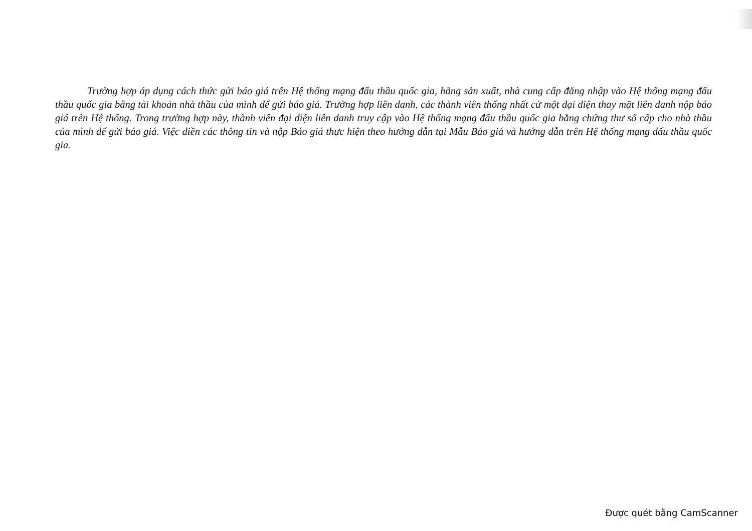Trường hợp áp dụng cách thức gửi báo giá trên Hệ thống mạng đấu thầu quốc gia, hãng sản xuất, nhà cung cấp đăng nhập vào Hệ thống mạng đấu thầu quốc gia bằng tài khoản nhà thầu của mình để gửi báo giá. Trường hợp liên danh, các thành viên thống nhất cử một đại diện thay mặt liên danh nộp báo giá trên Hệ thống. Trong trường hợp này, thành viên đại diện liên danh truy cập vào Hệ thống mạng đấu thầu quốc gia bằng chứng thư số cấp cho nhà thầu của mình để gửi báo giá. Việc điền các thông tin và nộp Báo giá thực hiện theo hướng dẫn tại Mẫu Báo giá và hướng dẫn trên Hệ thống mạng đấu thầu quốc gia.
Được quét bằng CamScanner